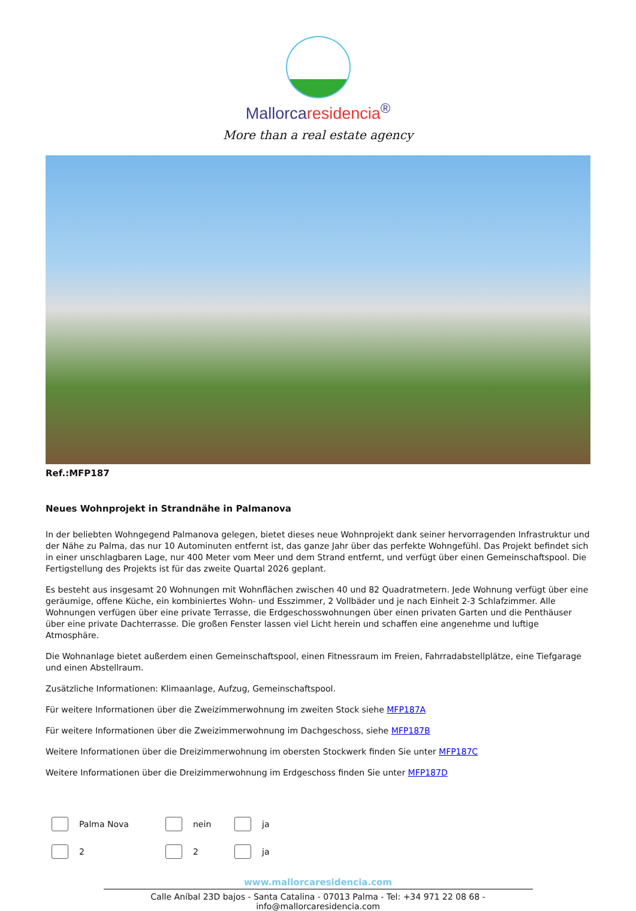Mallorcaresidencia<sup>®</sup>
More than a real estate agency
Ref.:MFP187
Neues Wohnprojekt in Strandnähe in Palmanova
In der beliebten Wohngegend Palmanova gelegen, bietet dieses neue Wohnprojekt dank seiner hervorragenden Infrastruktur und der Nähe zu Palma, das nur 10 Autominuten entfernt ist, das ganze Jahr über das perfekte Wohngefühl. Das Projekt befindet sich in einer unschlagbaren Lage, nur 400 Meter vom Meer und dem Strand entfernt, und verfügt über einen Gemeinschaftspool. Die Fertigstellung des Projekts ist für das zweite Quartal 2026 geplant.
Es besteht aus insgesamt 20 Wohnungen mit Wohnflächen zwischen 40 und 82 Quadratmetern. Jede Wohnung verfügt über eine geräumige, offene Küche, ein kombiniertes Wohn- und Esszimmer, 2 Vollbäder und je nach Einheit 2-3 Schlafzimmer. Alle Wohnungen verfügen über eine private Terrasse, die Erdgeschosswohnungen über einen privaten Garten und die Penthäuser über eine private Dachterrasse. Die großen Fenster lassen viel Licht herein und schaffen eine angenehme und luftige Atmosphäre.
Die Wohnanlage bietet außerdem einen Gemeinschaftspool, einen Fitnessraum im Freien, Fahrradabstellplätze, eine Tiefgarage und einen Abstellraum.
Zusätzliche Informationen: Klimaanlage, Aufzug, Gemeinschaftspool.
Für weitere Informationen über die Zweizimmerwohnung im zweiten Stock siehe MFP187A
Für weitere Informationen über die Zweizimmerwohnung im Dachgeschoss, siehe MFP187B
Weitere Informationen über die Dreizimmerwohnung im obersten Stockwerk finden Sie unter MFP187C
Weitere Informationen über die Dreizimmerwohnung im Erdgeschoss finden Sie unter MFP187D
Palma Nova
nein
ja
2
2
ja
www.mallorcaresidencia.com
Calle Aníbal 23D bajos - Santa Catalina - 07013 Palma - Tel: +34 971 22 08 68 - info@mallorcaresidencia.com